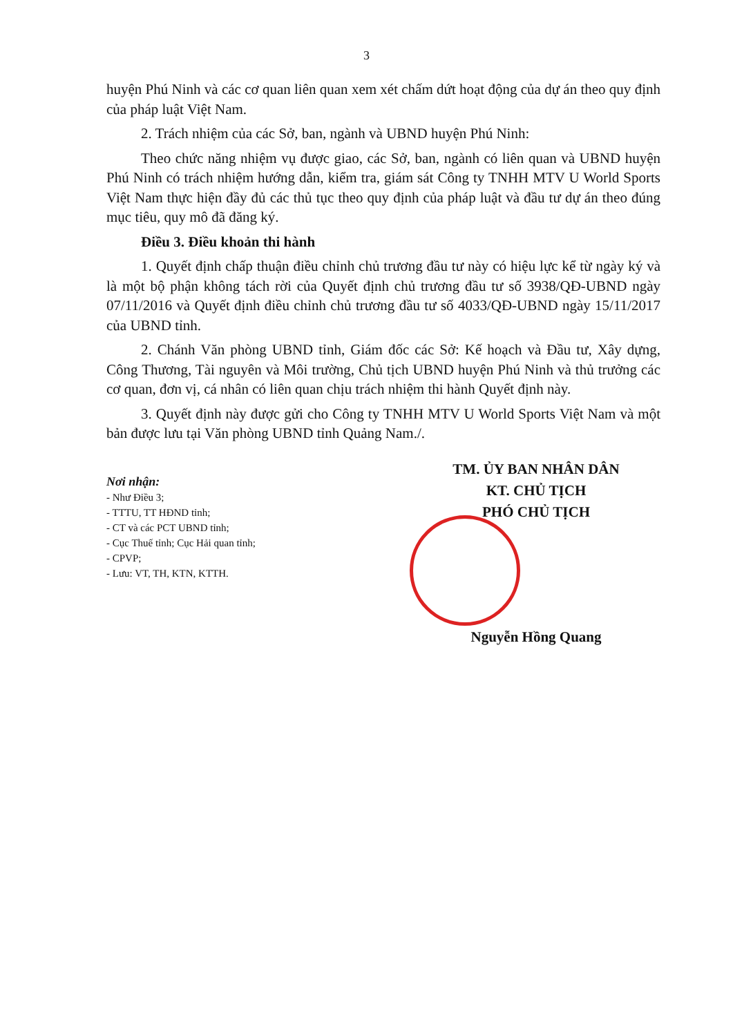3
huyện Phú Ninh và các cơ quan liên quan xem xét chấm dứt hoạt động của dự án theo quy định của pháp luật Việt Nam.
2. Trách nhiệm của các Sở, ban, ngành và UBND huyện Phú Ninh:
Theo chức năng nhiệm vụ được giao, các Sở, ban, ngành có liên quan và UBND huyện Phú Ninh có trách nhiệm hướng dẫn, kiểm tra, giám sát Công ty TNHH MTV U World Sports Việt Nam thực hiện đầy đủ các thủ tục theo quy định của pháp luật và đầu tư dự án theo đúng mục tiêu, quy mô đã đăng ký.
Điều 3. Điều khoản thi hành
1. Quyết định chấp thuận điều chỉnh chủ trương đầu tư này có hiệu lực kể từ ngày ký và là một bộ phận không tách rời của Quyết định chủ trương đầu tư số 3938/QĐ-UBND ngày 07/11/2016 và Quyết định điều chỉnh chủ trương đầu tư số 4033/QĐ-UBND ngày 15/11/2017 của UBND tỉnh.
2. Chánh Văn phòng UBND tỉnh, Giám đốc các Sở: Kế hoạch và Đầu tư, Xây dựng, Công Thương, Tài nguyên và Môi trường, Chủ tịch UBND huyện Phú Ninh và thủ trưởng các cơ quan, đơn vị, cá nhân có liên quan chịu trách nhiệm thi hành Quyết định này.
3. Quyết định này được gửi cho Công ty TNHH MTV U World Sports Việt Nam và một bản được lưu tại Văn phòng UBND tỉnh Quảng Nam./.
Nơi nhận:
- Như Điều 3;
- TTTU, TT HĐND tỉnh;
- CT và các PCT UBND tỉnh;
- Cục Thuế tỉnh; Cục Hải quan tỉnh;
- CPVP;
- Lưu: VT, TH, KTN, KTTH.
TM. ỦY BAN NHÂN DÂN
KT. CHỦ TỊCH
PHÓ CHỦ TỊCH
Nguyễn Hồng Quang